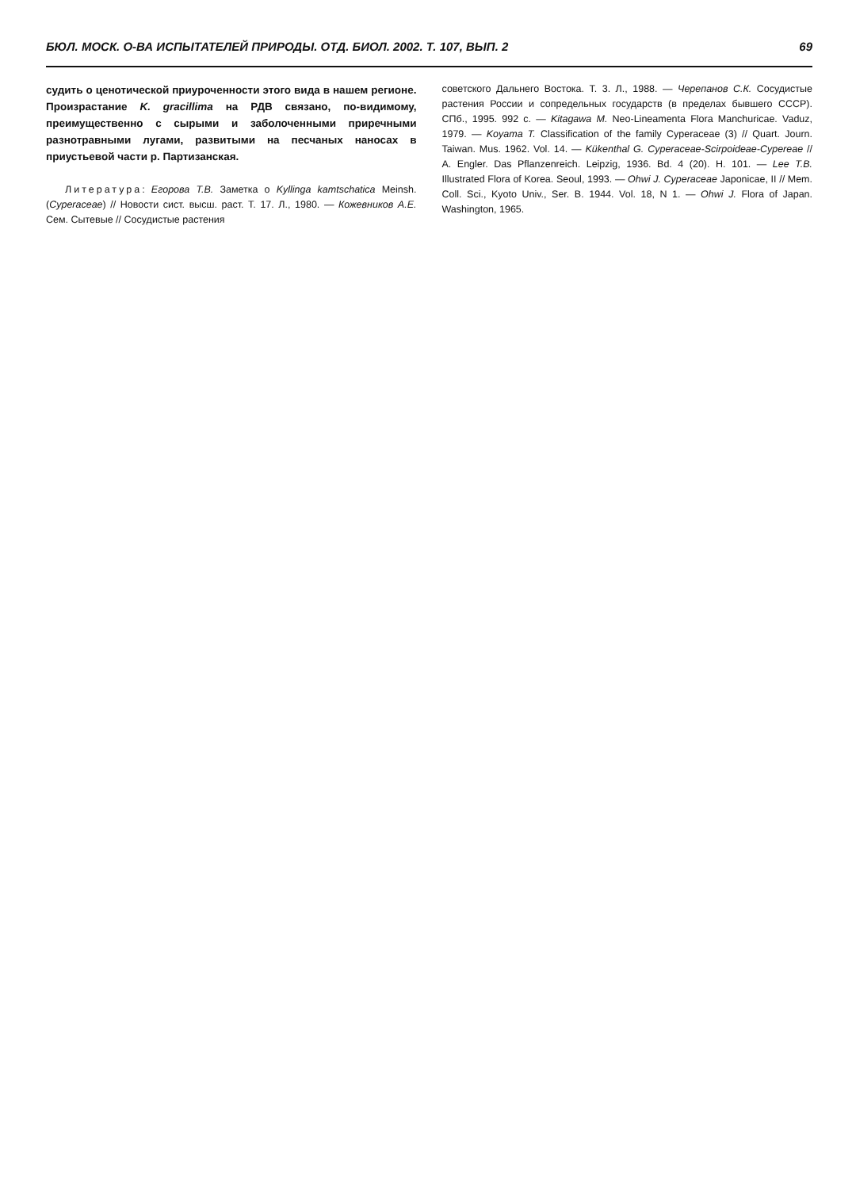БЮЛ. МОСК. О-ВА ИСПЫТАТЕЛЕЙ ПРИРОДЫ. ОТД. БИОЛ. 2002. Т. 107, ВЫП. 2 69
судить о ценотической приуроченности этого вида в нашем регионе. Произрастание K. gracillima на РДВ связано, по-видимому, преимущественно с сырыми и заболоченными приречными разнотравными лугами, развитыми на песчаных наносах в приустьевой части р. Партизанская.
Литература: Егорова Т.В. Заметка о Kyllinga kamtschatica Meinsh. (Cyperaceae) // Новости сист. высш. раст. Т. 17. Л., 1980. — Кожевников А.Е. Сем. Сытевые // Сосудистые растения
советского Дальнего Востока. Т. 3. Л., 1988. — Черепанов С.К. Сосудистые растения России и сопредельных государств (в пределах бывшего СССР). СПб., 1995. 992 с. — Kitagawa M. Neo-Lineamenta Flora Manchuricae. Vaduz, 1979. — Koyama T. Classification of the family Cyperaceae (3) // Quart. Journ. Taiwan. Mus. 1962. Vol. 14. — Kükenthal G. Cyperaceae-Scirpoideae-Cypereae // A. Engler. Das Pflanzenreich. Leipzig, 1936. Bd. 4 (20). H. 101. — Lee T.B. Illustrated Flora of Korea. Seoul, 1993. — Ohwi J. Cyperaceae Japonicae, II // Mem. Coll. Sci., Kyoto Univ., Ser. B. 1944. Vol. 18, N 1. — Ohwi J. Flora of Japan. Washington, 1965.